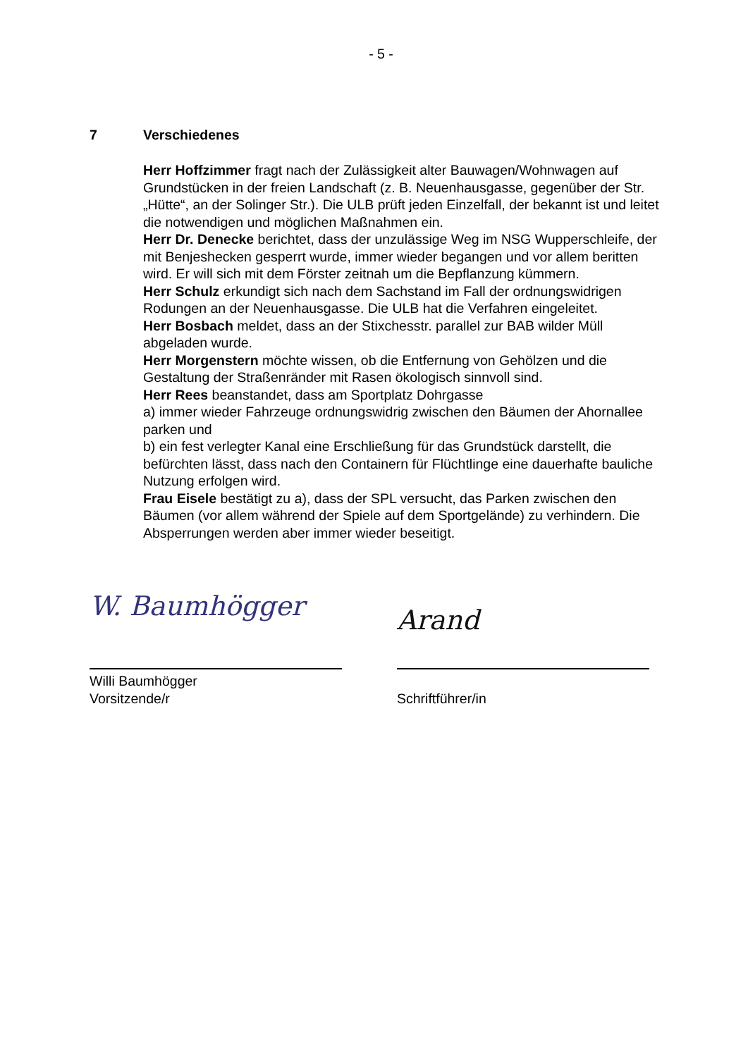- 5 -
7 Verschiedenes
Herr Hoffzimmer fragt nach der Zulässigkeit alter Bauwagen/Wohnwagen auf Grundstücken in der freien Landschaft (z. B. Neuenhausgasse, gegenüber der Str. „Hütte“, an der Solinger Str.). Die ULB prüft jeden Einzelfall, der bekannt ist und leitet die notwendigen und möglichen Maßnahmen ein.
Herr Dr. Denecke berichtet, dass der unzulässige Weg im NSG Wupperschleife, der mit Benjeshecken gesperrt wurde, immer wieder begangen und vor allem beritten wird. Er will sich mit dem Förster zeitnah um die Bepflanzung kümmern.
Herr Schulz erkundigt sich nach dem Sachstand im Fall der ordnungswidrigen Rodungen an der Neuenhausgasse. Die ULB hat die Verfahren eingeleitet.
Herr Bosbach meldet, dass an der Stixchesstr. parallel zur BAB wilder Müll abgeladen wurde.
Herr Morgenstern möchte wissen, ob die Entfernung von Gehölzen und die Gestaltung der Straßenränder mit Rasen ökologisch sinnvoll sind.
Herr Rees beanstandet, dass am Sportplatz Dohrgasse
a) immer wieder Fahrzeuge ordnungswidrig zwischen den Bäumen der Ahornallee parken und
b) ein fest verlegter Kanal eine Erschließung für das Grundstück darstellt, die befürchten lässt, dass nach den Containern für Flüchtlinge eine dauerhafte bauliche Nutzung erfolgen wird.
Frau Eisele bestätigt zu a), dass der SPL versucht, das Parken zwischen den Bäumen (vor allem während der Spiele auf dem Sportgelände) zu verhindern. Die Absperrungen werden aber immer wieder beseitigt.
W. Baumhögger
Willi Baumhögger
Vorsitzende/r
Arand
Schriftführer/in